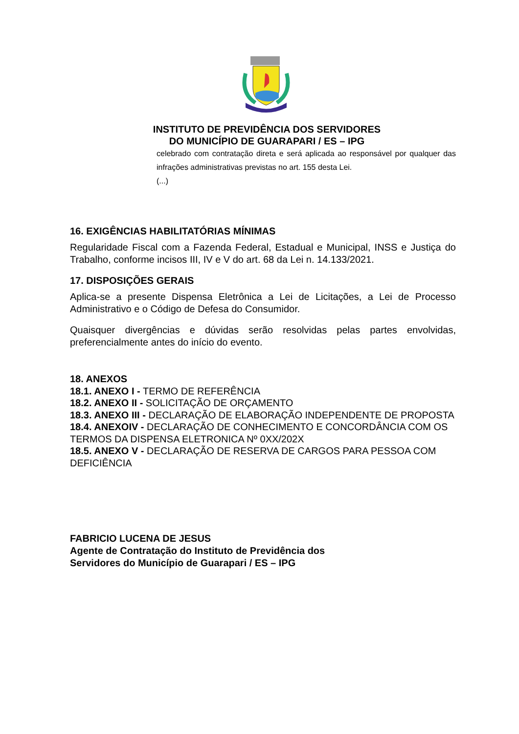INSTITUTO DE PREVIDÊNCIA DOS SERVIDORES
DO MUNICÍPIO DE GUARAPARI / ES – IPG
celebrado com contratação direta e será aplicada ao responsável por qualquer das infrações administrativas previstas no art. 155 desta Lei.
(...)
16. EXIGÊNCIAS HABILITATÓRIAS MÍNIMAS
Regularidade Fiscal com a Fazenda Federal, Estadual e Municipal, INSS e Justiça do Trabalho, conforme incisos III, IV e V do art. 68 da Lei n. 14.133/2021.
17. DISPOSIÇÕES GERAIS
Aplica-se a presente Dispensa Eletrônica a Lei de Licitações, a Lei de Processo Administrativo e o Código de Defesa do Consumidor.
Quaisquer divergências e dúvidas serão resolvidas pelas partes envolvidas, preferencialmente antes do início do evento.
18. ANEXOS
18.1. ANEXO I - TERMO DE REFERÊNCIA
18.2. ANEXO II - SOLICITAÇÃO DE ORÇAMENTO
18.3. ANEXO III - DECLARAÇÃO DE ELABORAÇÃO INDEPENDENTE DE PROPOSTA
18.4. ANEXOIV - DECLARAÇÃO DE CONHECIMENTO E CONCORDÂNCIA COM OS TERMOS DA DISPENSA ELETRONICA Nº 0XX/202X
18.5. ANEXO V - DECLARAÇÃO DE RESERVA DE CARGOS PARA PESSOA COM DEFICIÊNCIA
FABRICIO LUCENA DE JESUS
Agente de Contratação do Instituto de Previdência dos
Servidores do Município de Guarapari / ES – IPG